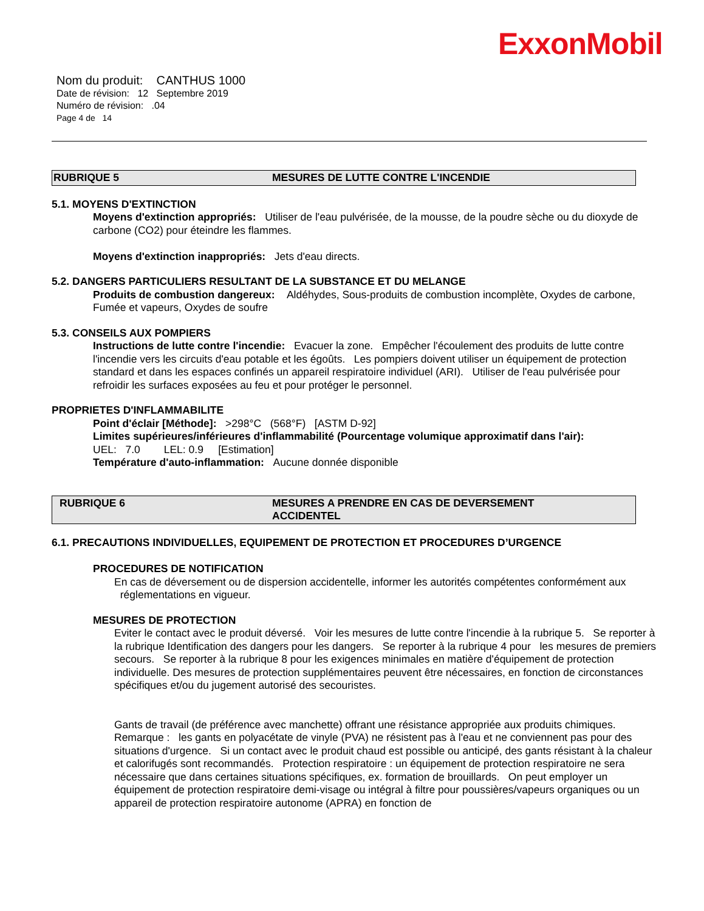ExxonMobil
Nom du produit: CANTHUS 1000
Date de révision: 12 Septembre 2019
Numéro de révision: .04
Page 4 de 14
RUBRIQUE 5 MESURES DE LUTTE CONTRE L'INCENDIE
5.1. MOYENS D'EXTINCTION
Moyens d'extinction appropriés: Utiliser de l'eau pulvérisée, de la mousse, de la poudre sèche ou du dioxyde de carbone (CO2) pour éteindre les flammes.
Moyens d'extinction inappropriés: Jets d'eau directs.
5.2. DANGERS PARTICULIERS RESULTANT DE LA SUBSTANCE ET DU MELANGE
Produits de combustion dangereux: Aldéhydes, Sous-produits de combustion incomplète, Oxydes de carbone, Fumée et vapeurs, Oxydes de soufre
5.3. CONSEILS AUX POMPIERS
Instructions de lutte contre l'incendie: Evacuer la zone. Empêcher l'écoulement des produits de lutte contre l'incendie vers les circuits d'eau potable et les égoûts. Les pompiers doivent utiliser un équipement de protection standard et dans les espaces confinés un appareil respiratoire individuel (ARI). Utiliser de l'eau pulvérisée pour refroidir les surfaces exposées au feu et pour protéger le personnel.
PROPRIETES D'INFLAMMABILITE
Point d'éclair [Méthode]: >298°C (568°F) [ASTM D-92]
Limites supérieures/inférieures d'inflammabilité (Pourcentage volumique approximatif dans l'air):
UEL: 7.0 LEL: 0.9 [Estimation]
Température d'auto-inflammation: Aucune donnée disponible
RUBRIQUE 6 MESURES A PRENDRE EN CAS DE DEVERSEMENT
ACCIDENTEL
6.1. PRECAUTIONS INDIVIDUELLES, EQUIPEMENT DE PROTECTION ET PROCEDURES D’URGENCE
PROCEDURES DE NOTIFICATION
En cas de déversement ou de dispersion accidentelle, informer les autorités compétentes conformément aux réglementations en vigueur.
MESURES DE PROTECTION
Eviter le contact avec le produit déversé. Voir les mesures de lutte contre l'incendie à la rubrique 5. Se reporter à la rubrique Identification des dangers pour les dangers. Se reporter à la rubrique 4 pour les mesures de premiers secours. Se reporter à la rubrique 8 pour les exigences minimales en matière d'équipement de protection individuelle. Des mesures de protection supplémentaires peuvent être nécessaires, en fonction de circonstances spécifiques et/ou du jugement autorisé des secouristes.
Gants de travail (de préférence avec manchette) offrant une résistance appropriée aux produits chimiques. Remarque : les gants en polyacétate de vinyle (PVA) ne résistent pas à l'eau et ne conviennent pas pour des situations d'urgence. Si un contact avec le produit chaud est possible ou anticipé, des gants résistant à la chaleur et calorifugés sont recommandés. Protection respiratoire : un équipement de protection respiratoire ne sera nécessaire que dans certaines situations spécifiques, ex. formation de brouillards. On peut employer un équipement de protection respiratoire demi-visage ou intégral à filtre pour poussières/vapeurs organiques ou un appareil de protection respiratoire autonome (APRA) en fonction de